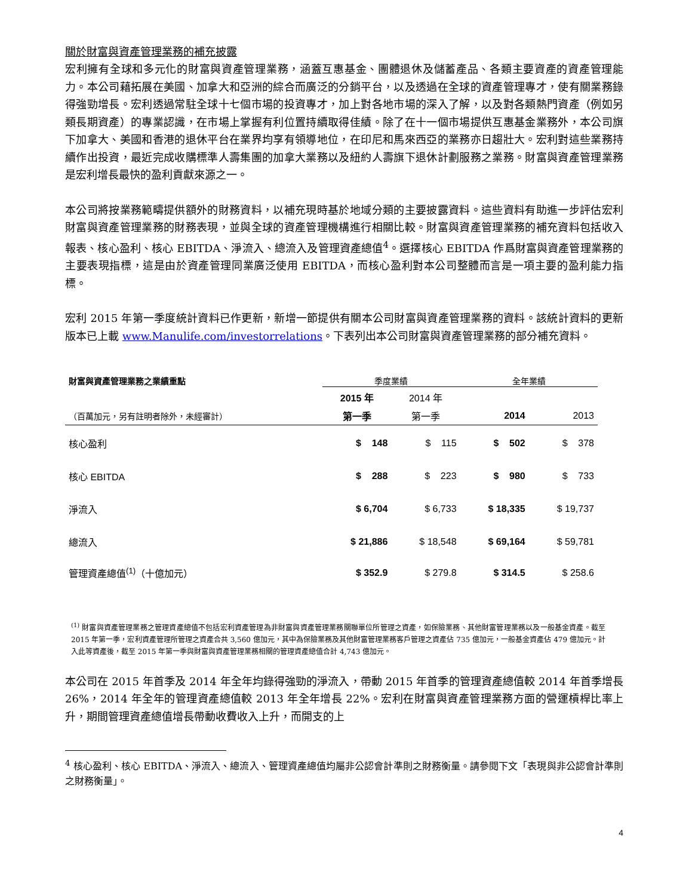關於財富與資產管理業務的補充披露
宏利擁有全球和多元化的財富與資產管理業務，涵蓋互惠基金、團體退休及儲蓄產品、各類主要資產的資產管理能力。本公司藉拓展在美國、加拿大和亞洲的綜合而廣泛的分銷平台，以及透過在全球的資產管理專才，使有關業務錄得強勁增長。宏利透過常駐全球十七個市場的投資專才，加上對各地市場的深入了解，以及對各類熱門資產（例如另類長期資產）的專業認識，在市場上掌握有利位置持續取得佳績。除了在十一個市場提供互惠基金業務外，本公司旗下加拿大、美國和香港的退休平台在業界均享有領導地位，在印尼和馬來西亞的業務亦日趨壯大。宏利對這些業務持續作出投資，最近完成收購標準人壽集團的加拿大業務以及紐約人壽旗下退休計劃服務之業務。財富與資產管理業務是宏利增長最快的盈利貢獻來源之一。
本公司將按業務範疇提供額外的財務資料，以補充現時基於地域分類的主要披露資料。這些資料有助進一步評估宏利財富與資產管理業務的財務表現，並與全球的資產管理機構進行相關比較。財富與資產管理業務的補充資料包括收入報表、核心盈利、核心 EBITDA、淨流入、總流入及管理資產總值<sup>4</sup>。選擇核心 EBITDA 作爲財富與資產管理業務的主要表現指標，這是由於資產管理同業廣泛使用 EBITDA，而核心盈利對本公司整體而言是一項主要的盈利能力指標。
宏利 2015 年第一季度統計資料已作更新，新增一節提供有關本公司財富與資產管理業務的資料。該統計資料的更新版本已上載 www.Manulife.com/investorrelations。下表列出本公司財富與資產管理業務的部分補充資料。
| 財富與資產管理業務之業績重點 | 季度業績 | | 全年業績 | |
| --- | --- | --- | --- | --- |
| | 2015 年 | 2014 年 | | |
| （百萬加元，另有註明者除外，未經審計） | 第一季 | 第一季 | 2014 | 2013 |
| 核心盈利 | $ 148 | $ 115 | $ 502 | $ 378 |
| 核心 EBITDA | $ 288 | $ 223 | $ 980 | $ 733 |
| 淨流入 | $ 6,704 | $ 6,733 | $ 18,335 | $ 19,737 |
| 總流入 | $ 21,886 | $ 18,548 | $ 69,164 | $ 59,781 |
| 管理資產總值<sup>(1)</sup>（十億加元） | $ 352.9 | $ 279.8 | $ 314.5 | $ 258.6 |
<sup>(1)</sup> 財富與資產管理業務之管理資產總值不包括宏利資產管理為非財富與資產管理業務關聯單位所管理之資產，如保險業務、其他財富管理業務以及一般基金資產。截至 2015 年第一季，宏利資產管理所管理之資產合共 3,560 億加元，其中為保險業務及其他財富管理業務客戶管理之資產佔 735 億加元，一般基金資產佔 479 億加元。計入此等資產後，截至 2015 年第一季與財富與資產管理業務相關的管理資產總值合計 4,743 億加元。
本公司在 2015 年首季及 2014 年全年均錄得強勁的淨流入，帶動 2015 年首季的管理資產總值較 2014 年首季增長 26%，2014 年全年的管理資產總值較 2013 年全年增長 22%。宏利在財富與資產管理業務方面的營運槓桿比率上升，期間管理資產總值增長帶動收費收入上升，而開支的上
<sup>4</sup> 核心盈利、核心 EBITDA、淨流入、總流入、管理資產總值均屬非公認會計準則之財務衡量。請參閱下文「表現與非公認會計準則之財務衡量」。
4